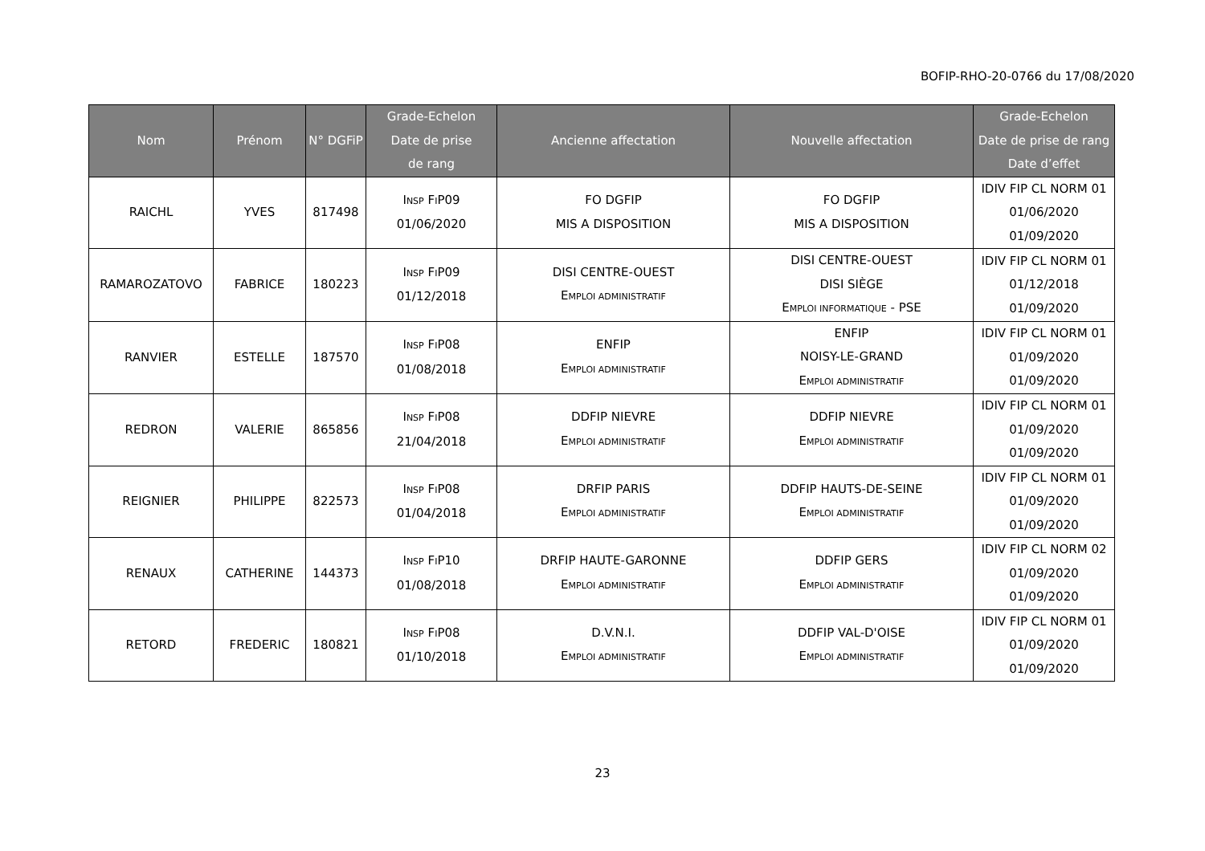BOFIP-RHO-20-0766 du 17/08/2020
| Nom | Prénom | N° DGFiP | Grade-Echelon Date de prise de rang | Ancienne affectation | Nouvelle affectation | Grade-Echelon Date de prise de rang Date d’effet |
| --- | --- | --- | --- | --- | --- | --- |
| RAICHL | YVES | 817498 | I NSP F I P09 01/06/2020 | FO DGFIP MIS A DISPOSITION | FO DGFIP MIS A DISPOSITION | IDIV FIP CL NORM 01 01/06/2020 01/09/2020 |
| RAMAROZATOVO | FABRICE | 180223 | I NSP F I P09 01/12/2018 | DISI CENTRE-OUEST E MPLOI ADMINISTRATIF | DISI CENTRE-OUEST DISI SIÈGE E MPLOI INFORMATIQUE - PSE | IDIV FIP CL NORM 01 01/12/2018 01/09/2020 |
| RANVIER | ESTELLE | 187570 | I NSP F I P08 01/08/2018 | ENFIP E MPLOI ADMINISTRATIF | ENFIP NOISY-LE-GRAND E MPLOI ADMINISTRATIF | IDIV FIP CL NORM 01 01/09/2020 01/09/2020 |
| REDRON | VALERIE | 865856 | I NSP F I P08 21/04/2018 | DDFIP NIEVRE E MPLOI ADMINISTRATIF | DDFIP NIEVRE E MPLOI ADMINISTRATIF | IDIV FIP CL NORM 01 01/09/2020 01/09/2020 |
| REIGNIER | PHILIPPE | 822573 | I NSP F I P08 01/04/2018 | DRFIP PARIS E MPLOI ADMINISTRATIF | DDFIP HAUTS-DE-SEINE E MPLOI ADMINISTRATIF | IDIV FIP CL NORM 01 01/09/2020 01/09/2020 |
| RENAUX | CATHERINE | 144373 | I NSP F I P10 01/08/2018 | DRFIP HAUTE-GARONNE E MPLOI ADMINISTRATIF | DDFIP GERS E MPLOI ADMINISTRATIF | IDIV FIP CL NORM 02 01/09/2020 01/09/2020 |
| RETORD | FREDERIC | 180821 | I NSP F I P08 01/10/2018 | D.V.N.I. E MPLOI ADMINISTRATIF | DDFIP VAL-D'OISE E MPLOI ADMINISTRATIF | IDIV FIP CL NORM 01 01/09/2020 01/09/2020 |
23